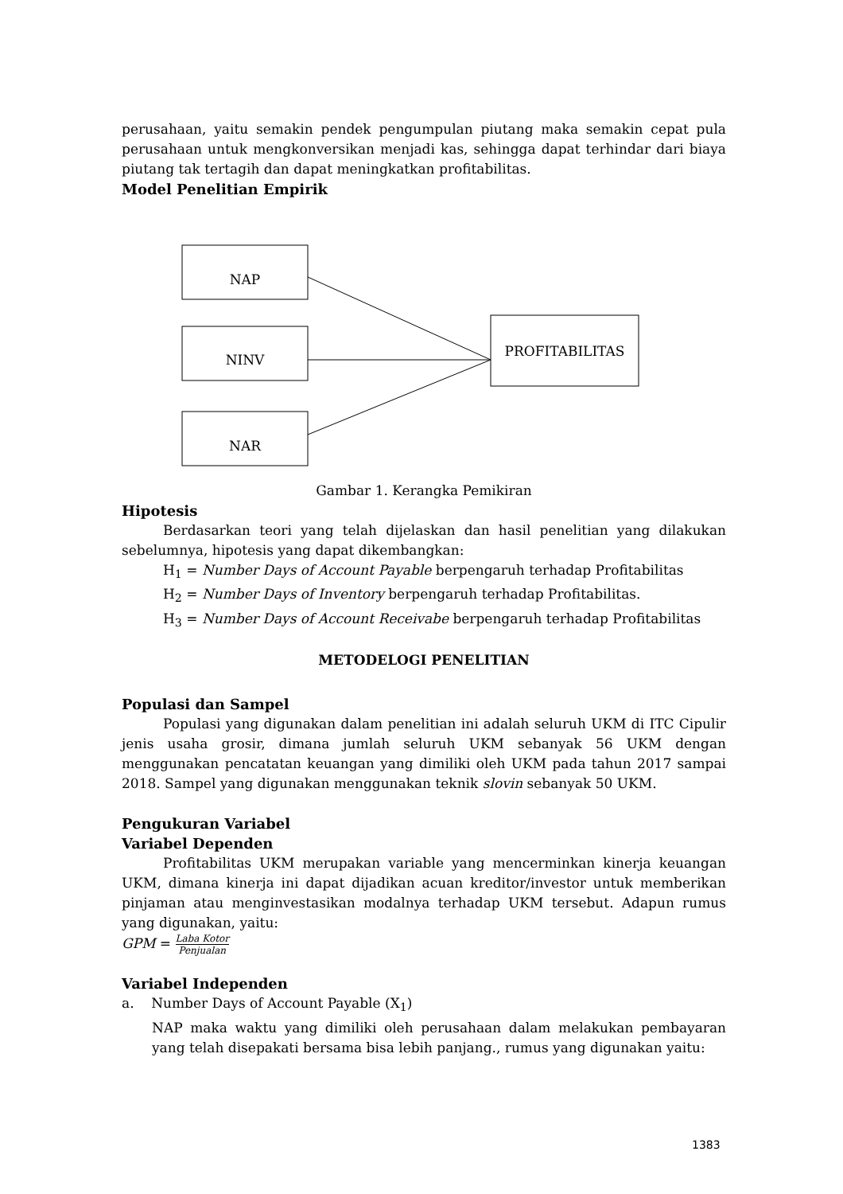perusahaan, yaitu semakin pendek pengumpulan piutang maka semakin cepat pula perusahaan untuk mengkonversikan menjadi kas, sehingga dapat terhindar dari biaya piutang tak tertagih dan dapat meningkatkan profitabilitas.
Model Penelitian Empirik
NAP
NINV
NAR
PROFITABILITAS
Gambar 1. Kerangka Pemikiran
Hipotesis
Berdasarkan teori yang telah dijelaskan dan hasil penelitian yang dilakukan sebelumnya, hipotesis yang dapat dikembangkan:
H<sub>1</sub> = Number Days of Account Payable berpengaruh terhadap Profitabilitas
H<sub>2</sub> = Number Days of Inventory berpengaruh terhadap Profitabilitas.
H<sub>3</sub> = Number Days of Account Receivabe berpengaruh terhadap Profitabilitas
METODELOGI PENELITIAN
Populasi dan Sampel
Populasi yang digunakan dalam penelitian ini adalah seluruh UKM di ITC Cipulir jenis usaha grosir, dimana jumlah seluruh UKM sebanyak 56 UKM dengan menggunakan pencatatan keuangan yang dimiliki oleh UKM pada tahun 2017 sampai 2018. Sampel yang digunakan menggunakan teknik slovin sebanyak 50 UKM.
Pengukuran Variabel
Variabel Dependen
Profitabilitas UKM merupakan variable yang mencerminkan kinerja keuangan UKM, dimana kinerja ini dapat dijadikan acuan kreditor/investor untuk memberikan pinjaman atau menginvestasikan modalnya terhadap UKM tersebut. Adapun rumus yang digunakan, yaitu:
GPM = Laba Kotor Penjualan
Variabel Independen
a. Number Days of Account Payable (X<sub>1</sub>)
NAP maka waktu yang dimiliki oleh perusahaan dalam melakukan pembayaran yang telah disepakati bersama bisa lebih panjang., rumus yang digunakan yaitu:
1383